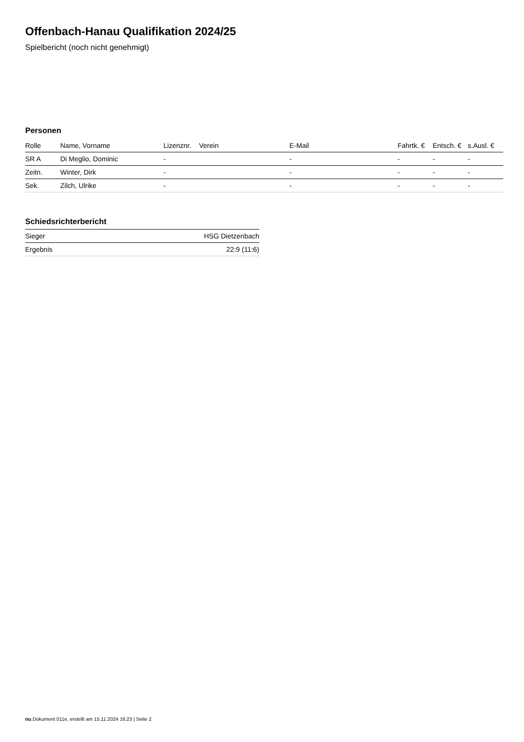Offenbach-Hanau Qualifikation 2024/25
Spielbericht (noch nicht genehmigt)
Personen
| Rolle | Name, Vorname | Lizenznr. | Verein | E-Mail | Fahrtk. € | Entsch. € | s.Ausl. € |
| --- | --- | --- | --- | --- | --- | --- | --- |
| SR A | Di Meglio, Dominic | - | | - | - | - | - |
| Zeitn. | Winter, Dirk | - | | - | - | - | - |
| Sek. | Zilch, Ulrike | - | | - | - | - | - |
Schiedsrichterbericht
| Sieger | HSG Dietzenbach |
| Ergebnis | 22:9 (11:6) |
nu.Dokument 011e, erstellt am 15.11.2024 16:23 | Seite 2